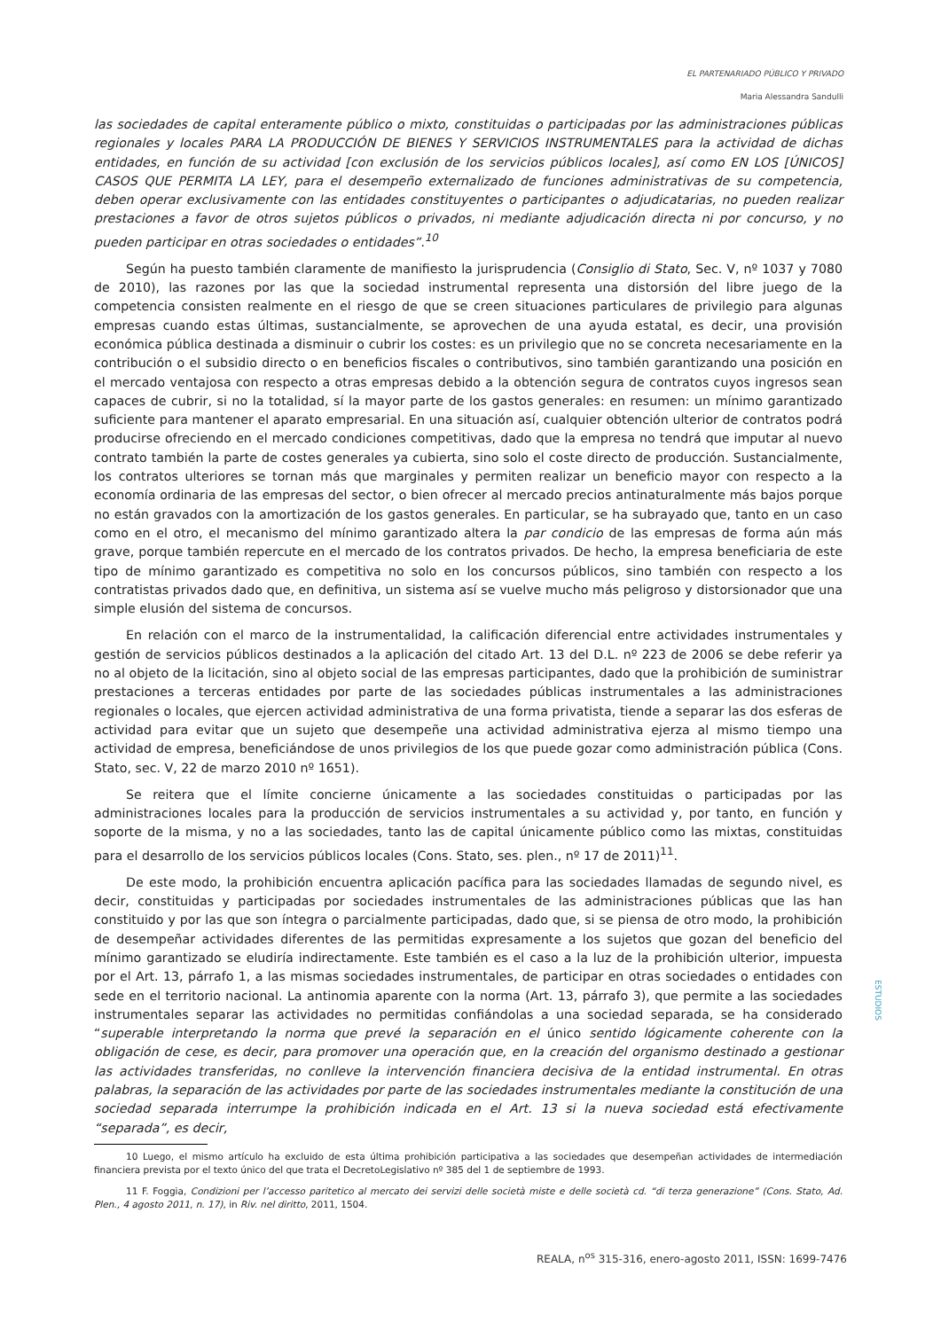EL PARTENARIADO PÚBLICO Y PRIVADO
Maria Alessandra Sandulli
las sociedades de capital enteramente público o mixto, constituidas o participadas por las administraciones públicas regionales y locales PARA LA PRODUCCIÓN DE BIENES Y SERVICIOS INSTRUMENTALES para la actividad de dichas entidades, en función de su actividad [con exclusión de los servicios públicos locales], así como EN LOS [ÚNICOS] CASOS QUE PERMITA LA LEY, para el desempeño externalizado de funciones administrativas de su competencia, deben operar exclusivamente con las entidades constituyentes o participantes o adjudicatarias, no pueden realizar prestaciones a favor de otros sujetos públicos o privados, ni mediante adjudicación directa ni por concurso, y no pueden participar en otras sociedades o entidades”.<sup>10</sup>
Según ha puesto también claramente de manifiesto la jurisprudencia (Consiglio di Stato, Sec. V, nº 1037 y 7080 de 2010), las razones por las que la sociedad instrumental representa una distorsión del libre juego de la competencia consisten realmente en el riesgo de que se creen situaciones particulares de privilegio para algunas empresas cuando estas últimas, sustancialmente, se aprovechen de una ayuda estatal, es decir, una provisión económica pública destinada a disminuir o cubrir los costes: es un privilegio que no se concreta necesariamente en la contribución o el subsidio directo o en beneficios fiscales o contributivos, sino también garantizando una posición en el mercado ventajosa con respecto a otras empresas debido a la obtención segura de contratos cuyos ingresos sean capaces de cubrir, si no la totalidad, sí la mayor parte de los gastos generales: en resumen: un mínimo garantizado suficiente para mantener el aparato empresarial. En una situación así, cualquier obtención ulterior de contratos podrá producirse ofreciendo en el mercado condiciones competitivas, dado que la empresa no tendrá que imputar al nuevo contrato también la parte de costes generales ya cubierta, sino solo el coste directo de producción. Sustancialmente, los contratos ulteriores se tornan más que marginales y permiten realizar un beneficio mayor con respecto a la economía ordinaria de las empresas del sector, o bien ofrecer al mercado precios antinaturalmente más bajos porque no están gravados con la amortización de los gastos generales. En particular, se ha subrayado que, tanto en un caso como en el otro, el mecanismo del mínimo garantizado altera la par condicio de las empresas de forma aún más grave, porque también repercute en el mercado de los contratos privados. De hecho, la empresa beneficiaria de este tipo de mínimo garantizado es competitiva no solo en los concursos públicos, sino también con respecto a los contratistas privados dado que, en definitiva, un sistema así se vuelve mucho más peligroso y distorsionador que una simple elusión del sistema de concursos.
En relación con el marco de la instrumentalidad, la calificación diferencial entre actividades instrumentales y gestión de servicios públicos destinados a la aplicación del citado Art. 13 del D.L. nº 223 de 2006 se debe referir ya no al objeto de la licitación, sino al objeto social de las empresas participantes, dado que la prohibición de suministrar prestaciones a terceras entidades por parte de las sociedades públicas instrumentales a las administraciones regionales o locales, que ejercen actividad administrativa de una forma privatista, tiende a separar las dos esferas de actividad para evitar que un sujeto que desempeñe una actividad administrativa ejerza al mismo tiempo una actividad de empresa, beneficiándose de unos privilegios de los que puede gozar como administración pública (Cons. Stato, sec. V, 22 de marzo 2010 nº 1651).
Se reitera que el límite concierne únicamente a las sociedades constituidas o participadas por las administraciones locales para la producción de servicios instrumentales a su actividad y, por tanto, en función y soporte de la misma, y no a las sociedades, tanto las de capital únicamente público como las mixtas, constituidas para el desarrollo de los servicios públicos locales (Cons. Stato, ses. plen., nº 17 de 2011)<sup>11</sup>.
De este modo, la prohibición encuentra aplicación pacífica para las sociedades llamadas de segundo nivel, es decir, constituidas y participadas por sociedades instrumentales de las administraciones públicas que las han constituido y por las que son íntegra o parcialmente participadas, dado que, si se piensa de otro modo, la prohibición de desempeñar actividades diferentes de las permitidas expresamente a los sujetos que gozan del beneficio del mínimo garantizado se eludiría indirectamente. Este también es el caso a la luz de la prohibición ulterior, impuesta por el Art. 13, párrafo 1, a las mismas sociedades instrumentales, de participar en otras sociedades o entidades con sede en el territorio nacional. La antinomia aparente con la norma (Art. 13, párrafo 3), que permite a las sociedades instrumentales separar las actividades no permitidas confiándolas a una sociedad separada, se ha considerado “superable interpretando la norma que prevé la separación en el único sentido lógicamente coherente con la obligación de cese, es decir, para promover una operación que, en la creación del organismo destinado a gestionar las actividades transferidas, no conlleve la intervención financiera decisiva de la entidad instrumental. En otras palabras, la separación de las actividades por parte de las sociedades instrumentales mediante la constitución de una sociedad separada interrumpe la prohibición indicada en el Art. 13 si la nueva sociedad está efectivamente “separada”, es decir,
10 Luego, el mismo artículo ha excluido de esta última prohibición participativa a las sociedades que desempeñan actividades de intermediación financiera prevista por el texto único del que trata el DecretoLegislativo nº 385 del 1 de septiembre de 1993.
11 F. Foggia, Condizioni per l’accesso paritetico al mercato dei servizi delle società miste e delle società cd. “di terza generazione” (Cons. Stato, Ad. Plen., 4 agosto 2011, n. 17), in Riv. nel diritto, 2011, 1504.
ESTUDIOS
REALA, n<sup>os</sup> 315-316, enero-agosto 2011, ISSN: 1699-7476